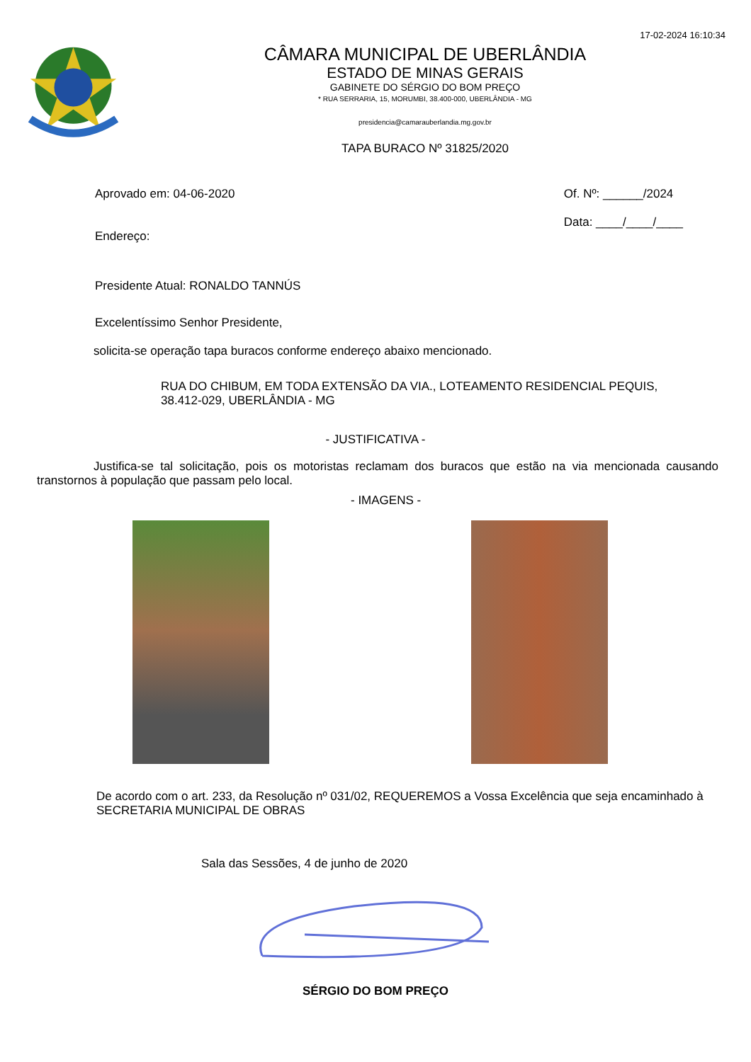17-02-2024 16:10:34
CÂMARA MUNICIPAL DE UBERLÂNDIA
ESTADO DE MINAS GERAIS
GABINETE DO SÉRGIO DO BOM PREÇO
* RUA SERRARIA, 15, MORUMBI, 38.400-000, UBERLÂNDIA - MG
presidencia@camarauberlandia.mg.gov.br
TAPA BURACO Nº 31825/2020
Aprovado em: 04-06-2020
Endereço:
Of. Nº: ______/2024
Data: ____/____/____
Presidente Atual: RONALDO TANNÚS
Excelentíssimo Senhor Presidente,
solicita-se operação tapa buracos conforme endereço abaixo mencionado.
RUA DO CHIBUM, EM TODA EXTENSÃO DA VIA., LOTEAMENTO RESIDENCIAL PEQUIS,
38.412-029, UBERLÂNDIA - MG
- JUSTIFICATIVA -
Justifica-se tal solicitação, pois os motoristas reclamam dos buracos que estão na via mencionada causando transtornos à população que passam pelo local.
- IMAGENS -
De acordo com o art. 233, da Resolução nº 031/02, REQUEREMOS a Vossa Excelência que seja encaminhado à SECRETARIA MUNICIPAL DE OBRAS
Sala das Sessões, 4 de junho de 2020
SÉRGIO DO BOM PREÇO